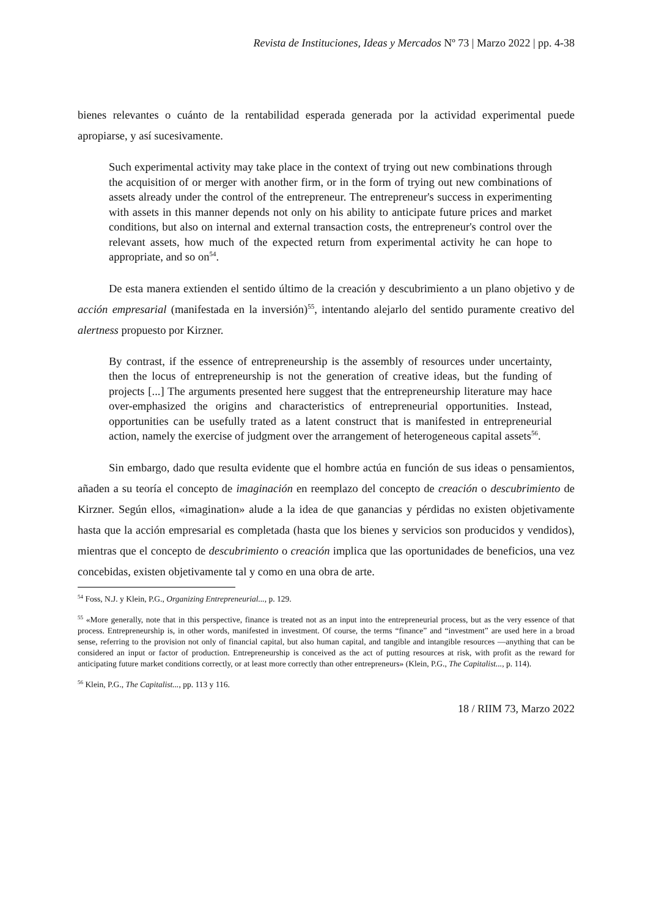Revista de Instituciones, Ideas y Mercados Nº 73 | Marzo 2022 | pp. 4-38
bienes relevantes o cuánto de la rentabilidad esperada generada por la actividad experimental puede apropiarse, y así sucesivamente.
Such experimental activity may take place in the context of trying out new combinations through the acquisition of or merger with another firm, or in the form of trying out new combinations of assets already under the control of the entrepreneur. The entrepreneur's success in experimenting with assets in this manner depends not only on his ability to anticipate future prices and market conditions, but also on internal and external transaction costs, the entrepreneur's control over the relevant assets, how much of the expected return from experimental activity he can hope to appropriate, and so on<sup>54</sup>.
De esta manera extienden el sentido último de la creación y descubrimiento a un plano objetivo y de acción empresarial (manifestada en la inversión)<sup>55</sup>, intentando alejarlo del sentido puramente creativo del alertness propuesto por Kirzner.
By contrast, if the essence of entrepreneurship is the assembly of resources under uncertainty, then the locus of entrepreneurship is not the generation of creative ideas, but the funding of projects [...] The arguments presented here suggest that the entrepreneurship literature may hace over-emphasized the origins and characteristics of entrepreneurial opportunities. Instead, opportunities can be usefully trated as a latent construct that is manifested in entrepreneurial action, namely the exercise of judgment over the arrangement of heterogeneous capital assets<sup>56</sup>.
Sin embargo, dado que resulta evidente que el hombre actúa en función de sus ideas o pensamientos, añaden a su teoría el concepto de imaginación en reemplazo del concepto de creación o descubrimiento de Kirzner. Según ellos, «imagination» alude a la idea de que ganancias y pérdidas no existen objetivamente hasta que la acción empresarial es completada (hasta que los bienes y servicios son producidos y vendidos), mientras que el concepto de descubrimiento o creación implica que las oportunidades de beneficios, una vez concebidas, existen objetivamente tal y como en una obra de arte.
<sup>54</sup> Foss, N.J. y Klein, P.G., Organizing Entrepreneurial..., p. 129.
<sup>55</sup> «More generally, note that in this perspective, finance is treated not as an input into the entrepreneurial process, but as the very essence of that process. Entrepreneurship is, in other words, manifested in investment. Of course, the terms “finance” and “investment” are used here in a broad sense, referring to the provision not only of financial capital, but also human capital, and tangible and intangible resources —anything that can be considered an input or factor of production. Entrepreneurship is conceived as the act of putting resources at risk, with profit as the reward for anticipating future market conditions correctly, or at least more correctly than other entrepreneurs» (Klein, P.G., The Capitalist..., p. 114).
<sup>56</sup> Klein, P.G., The Capitalist..., pp. 113 y 116.
18 / RIIM 73, Marzo 2022